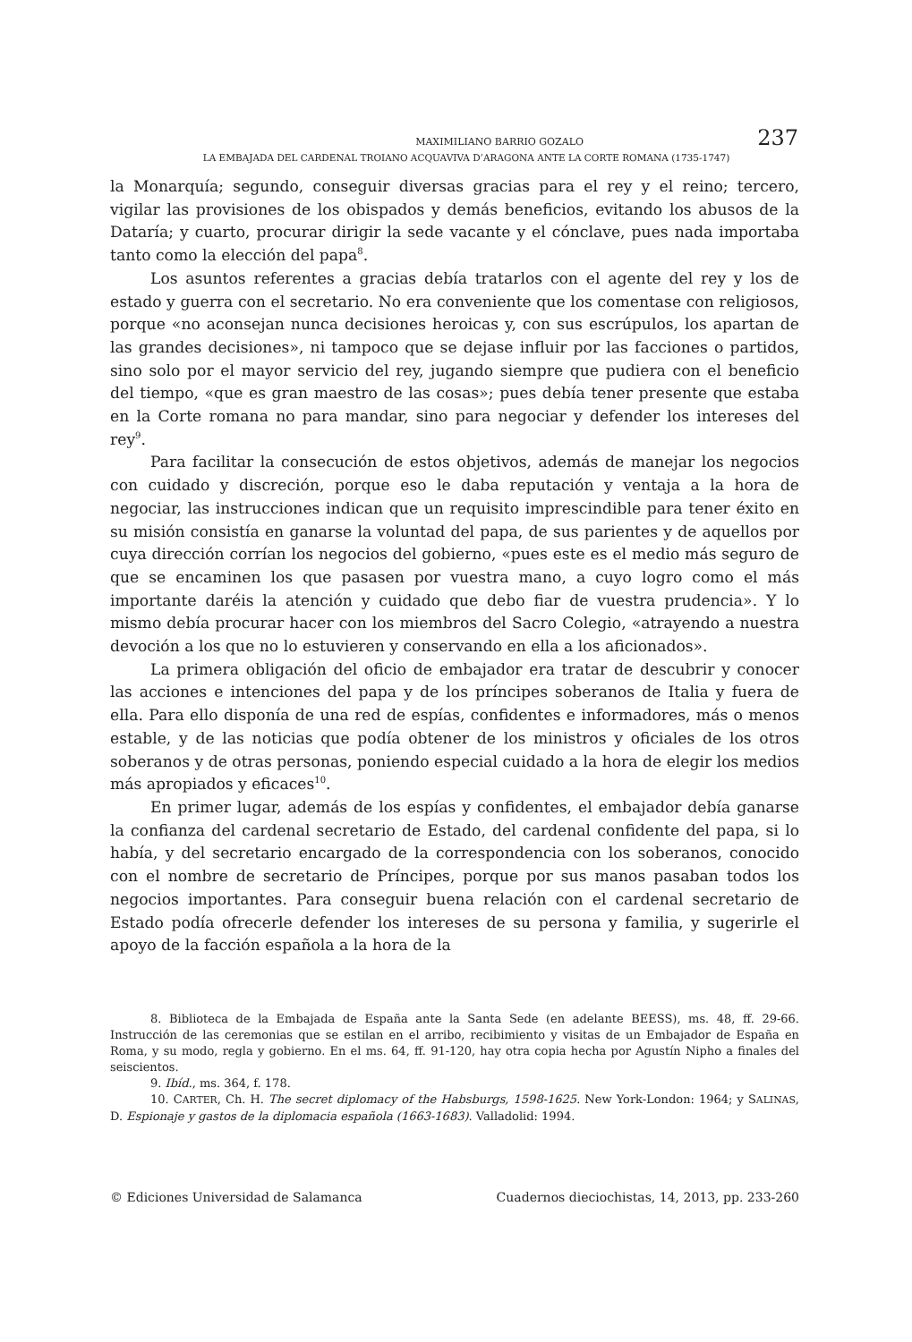MAXIMILIANO BARRIO GOZALO 237
LA EMBAJADA DEL CARDENAL TROIANO ACQUAVIVA D’ARAGONA ANTE LA CORTE ROMANA (1735-1747)
la Monarquía; segundo, conseguir diversas gracias para el rey y el reino; tercero, vigilar las provisiones de los obispados y demás beneficios, evitando los abusos de la Dataría; y cuarto, procurar dirigir la sede vacante y el cónclave, pues nada importaba tanto como la elección del papa<sup>8</sup>.
Los asuntos referentes a gracias debía tratarlos con el agente del rey y los de estado y guerra con el secretario. No era conveniente que los comentase con religiosos, porque «no aconsejan nunca decisiones heroicas y, con sus escrúpulos, los apartan de las grandes decisiones», ni tampoco que se dejase influir por las facciones o partidos, sino solo por el mayor servicio del rey, jugando siempre que pudiera con el beneficio del tiempo, «que es gran maestro de las cosas»; pues debía tener presente que estaba en la Corte romana no para mandar, sino para negociar y defender los intereses del rey<sup>9</sup>.
Para facilitar la consecución de estos objetivos, además de manejar los negocios con cuidado y discreción, porque eso le daba reputación y ventaja a la hora de negociar, las instrucciones indican que un requisito imprescindible para tener éxito en su misión consistía en ganarse la voluntad del papa, de sus parientes y de aquellos por cuya dirección corrían los negocios del gobierno, «pues este es el medio más seguro de que se encaminen los que pasasen por vuestra mano, a cuyo logro como el más importante daréis la atención y cuidado que debo fiar de vuestra prudencia». Y lo mismo debía procurar hacer con los miembros del Sacro Colegio, «atrayendo a nuestra devoción a los que no lo estuvieren y conservando en ella a los aficionados».
La primera obligación del oficio de embajador era tratar de descubrir y conocer las acciones e intenciones del papa y de los príncipes soberanos de Italia y fuera de ella. Para ello disponía de una red de espías, confidentes e informadores, más o menos estable, y de las noticias que podía obtener de los ministros y oficiales de los otros soberanos y de otras personas, poniendo especial cuidado a la hora de elegir los medios más apropiados y eficaces<sup>10</sup>.
En primer lugar, además de los espías y confidentes, el embajador debía ganarse la confianza del cardenal secretario de Estado, del cardenal confidente del papa, si lo había, y del secretario encargado de la correspondencia con los soberanos, conocido con el nombre de secretario de Príncipes, porque por sus manos pasaban todos los negocios importantes. Para conseguir buena relación con el cardenal secretario de Estado podía ofrecerle defender los intereses de su persona y familia, y sugerirle el apoyo de la facción española a la hora de la
8. Biblioteca de la Embajada de España ante la Santa Sede (en adelante BEESS), ms. 48, ff. 29-66. Instrucción de las ceremonias que se estilan en el arribo, recibimiento y visitas de un Embajador de España en Roma, y su modo, regla y gobierno. En el ms. 64, ff. 91-120, hay otra copia hecha por Agustín Nipho a finales del seiscientos.
9. Ibíd., ms. 364, f. 178.
10. CARTER, Ch. H. The secret diplomacy of the Habsburgs, 1598-1625. New York-London: 1964; y SALINAS, D. Espionaje y gastos de la diplomacia española (1663-1683). Valladolid: 1994.
© Ediciones Universidad de Salamanca Cuadernos dieciochistas, 14, 2013, pp. 233-260